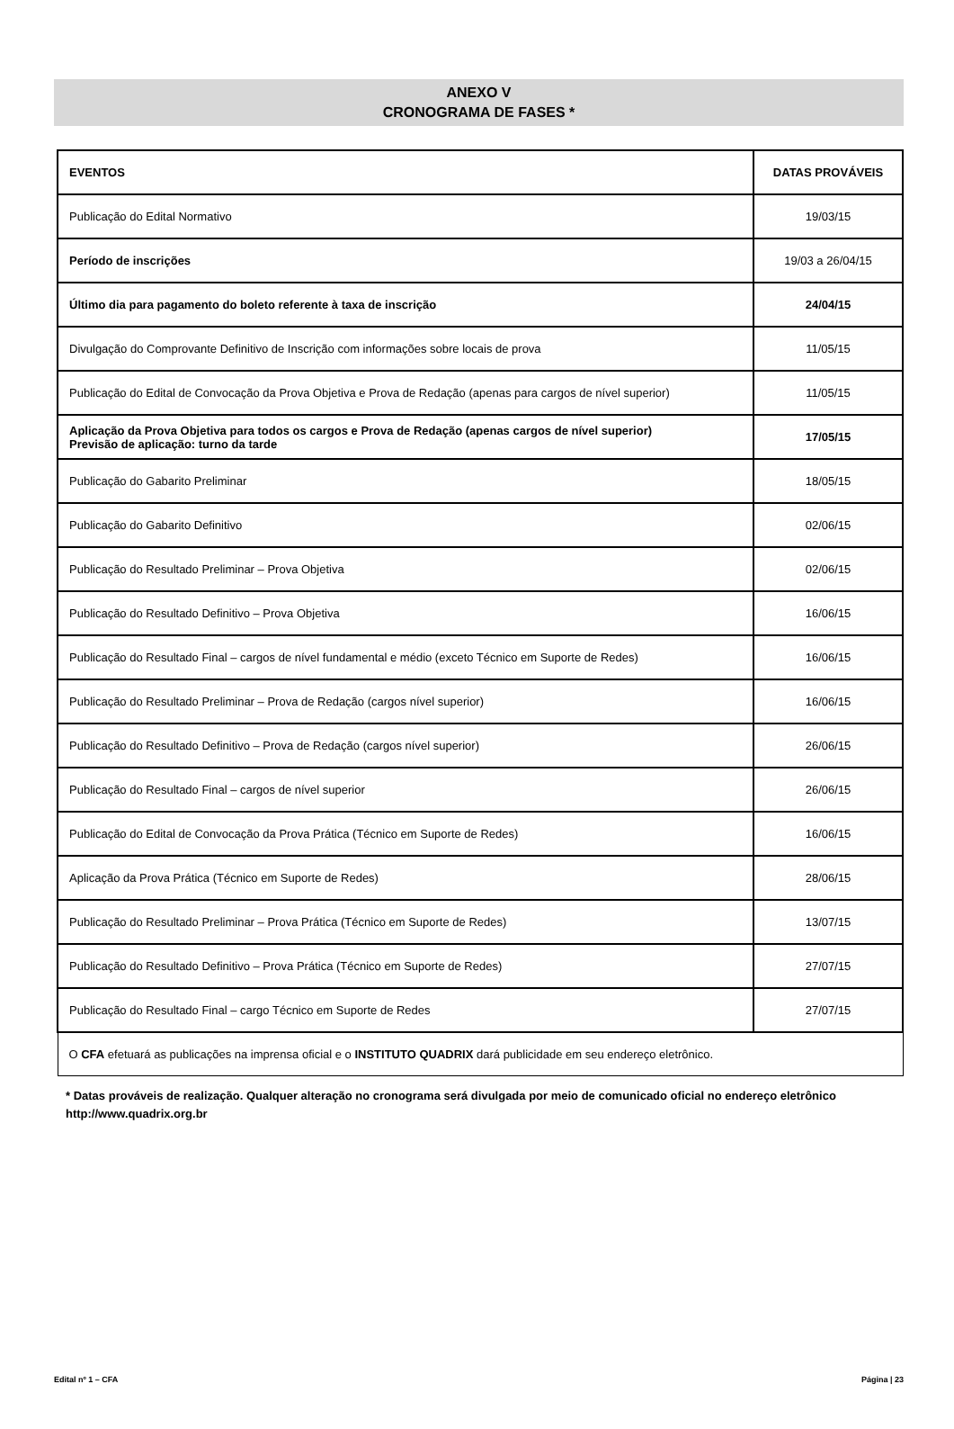ANEXO V
CRONOGRAMA DE FASES *
| EVENTOS | DATAS PROVÁVEIS |
| --- | --- |
| Publicação do Edital Normativo | 19/03/15 |
| Período de inscrições | 19/03 a 26/04/15 |
| Último dia para pagamento do boleto referente à taxa de inscrição | 24/04/15 |
| Divulgação do Comprovante Definitivo de Inscrição com informações sobre locais de prova | 11/05/15 |
| Publicação do Edital de Convocação da Prova Objetiva e Prova de Redação (apenas para cargos de nível superior) | 11/05/15 |
| Aplicação da Prova Objetiva para todos os cargos e Prova de Redação (apenas cargos de nível superior) Previsão de aplicação: turno da tarde | 17/05/15 |
| Publicação do Gabarito Preliminar | 18/05/15 |
| Publicação do Gabarito Definitivo | 02/06/15 |
| Publicação do Resultado Preliminar – Prova Objetiva | 02/06/15 |
| Publicação do Resultado Definitivo – Prova Objetiva | 16/06/15 |
| Publicação do Resultado Final – cargos de nível fundamental e médio (exceto Técnico em Suporte de Redes) | 16/06/15 |
| Publicação do Resultado Preliminar – Prova de Redação (cargos nível superior) | 16/06/15 |
| Publicação do Resultado Definitivo – Prova de Redação (cargos nível superior) | 26/06/15 |
| Publicação do Resultado Final – cargos de nível superior | 26/06/15 |
| Publicação do Edital de Convocação da Prova Prática (Técnico em Suporte de Redes) | 16/06/15 |
| Aplicação da Prova Prática (Técnico em Suporte de Redes) | 28/06/15 |
| Publicação do Resultado Preliminar – Prova Prática (Técnico em Suporte de Redes) | 13/07/15 |
| Publicação do Resultado Definitivo – Prova Prática (Técnico em Suporte de Redes) | 27/07/15 |
| Publicação do Resultado Final – cargo Técnico em Suporte de Redes | 27/07/15 |
| O CFA efetuará as publicações na imprensa oficial e o INSTITUTO QUADRIX dará publicidade em seu endereço eletrônico. | |
* Datas prováveis de realização. Qualquer alteração no cronograma será divulgada por meio de comunicado oficial no endereço eletrônico http://www.quadrix.org.br
Edital nº 1 – CFA Página | 23